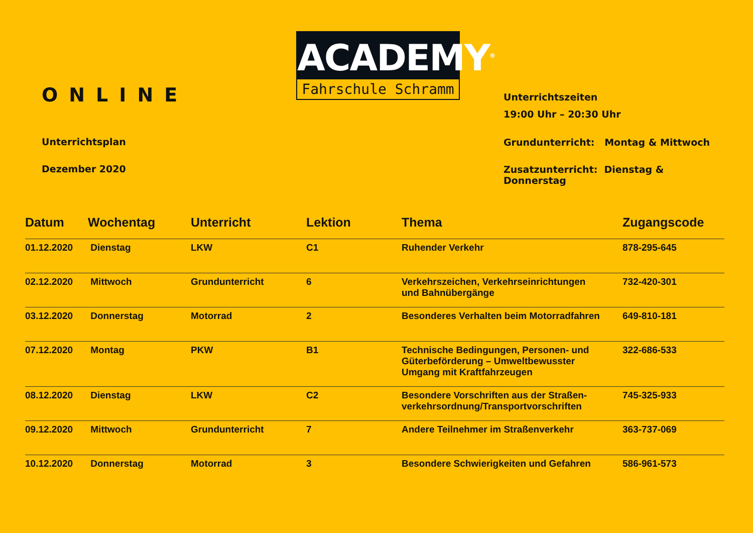ONLINE
Unterrichtsplan
Dezember 2020
ACADEMY<sup>®</sup>
Fahrschule Schramm
Unterrichtszeiten
19:00 Uhr – 20:30 Uhr
Grundunterricht: Montag & Mittwoch
Zusatzunterricht: Dienstag & Donnerstag
| Datum | Wochentag | Unterricht | Lektion | Thema | Zugangscode |
| --- | --- | --- | --- | --- | --- |
| 01.12.2020 | Dienstag | LKW | C1 | Ruhender Verkehr | 878-295-645 |
| 02.12.2020 | Mittwoch | Grundunterricht | 6 | Verkehrszeichen, Verkehrseinrichtungen und Bahnübergänge | 732-420-301 |
| 03.12.2020 | Donnerstag | Motorrad | 2 | Besonderes Verhalten beim Motorradfahren | 649-810-181 |
| 07.12.2020 | Montag | PKW | B1 | Technische Bedingungen, Personen- und Güterbeförderung – Umweltbewusster Umgang mit Kraftfahrzeugen | 322-686-533 |
| 08.12.2020 | Dienstag | LKW | C2 | Besondere Vorschriften aus der Straßen- verkehrsordnung/Transportvorschriften | 745-325-933 |
| 09.12.2020 | Mittwoch | Grundunterricht | 7 | Andere Teilnehmer im Straßenverkehr | 363-737-069 |
| 10.12.2020 | Donnerstag | Motorrad | 3 | Besondere Schwierigkeiten und Gefahren | 586-961-573 |